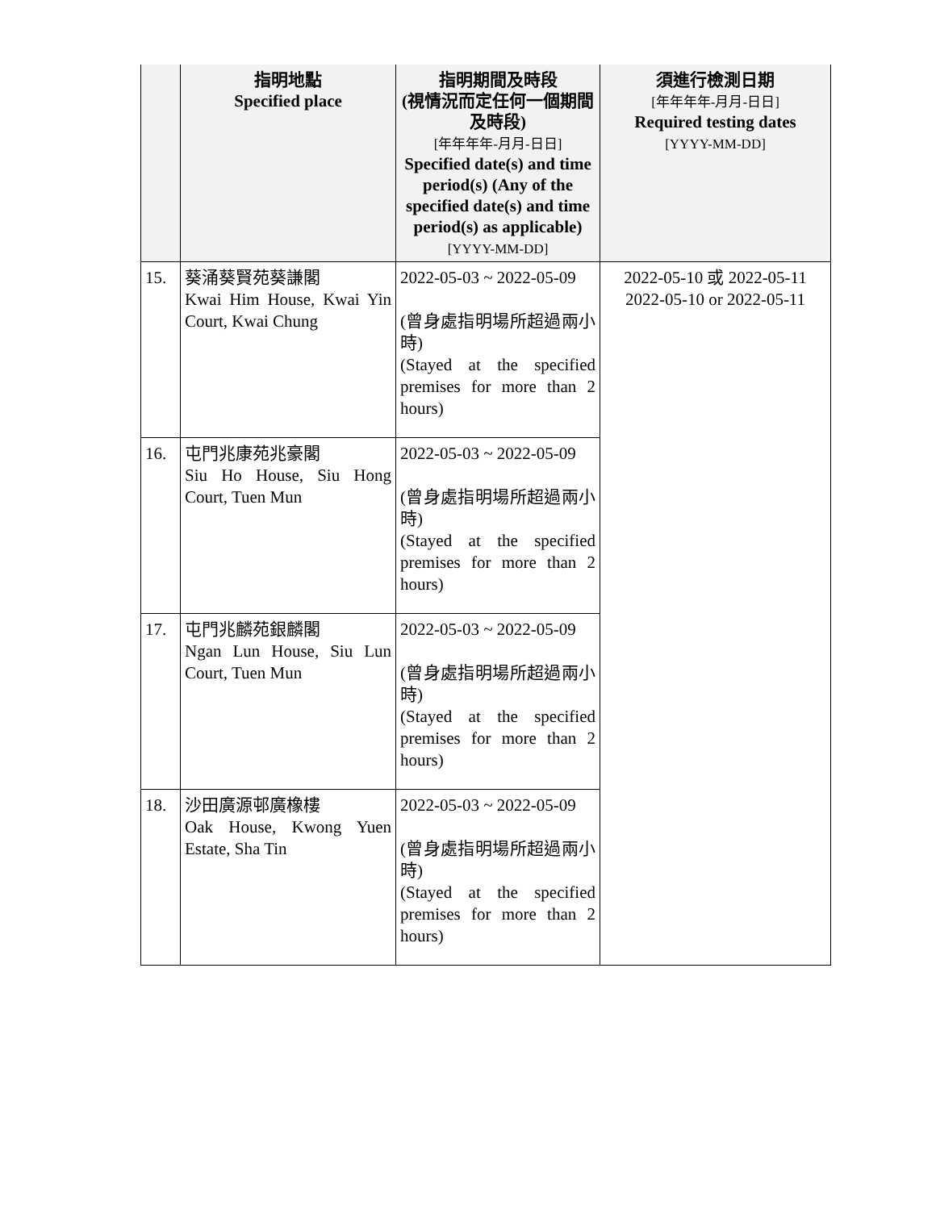| | 指明地點 Specified place | 指明期間及時段 (視情況而定任何一個期間及時段) [年年年年-月月-日日] Specified date(s) and time period(s) (Any of the specified date(s) and time period(s) as applicable) [YYYY-MM-DD] | 須進行檢測日期 [年年年年-月月-日日] Required testing dates [YYYY-MM-DD] |
| --- | --- | --- | --- |
| 15. | 葵涌葵賢苑葵謙閣 Kwai Him House, Kwai Yin Court, Kwai Chung | 2022-05-03 ~ 2022-05-09 (曾身處指明場所超過兩小時) (Stayed at the specified premises for more than 2 hours) | 2022-05-10 或 2022-05-11 2022-05-10 or 2022-05-11 |
| 16. | 屯門兆康苑兆豪閣 Siu Ho House, Siu Hong Court, Tuen Mun | 2022-05-03 ~ 2022-05-09 (曾身處指明場所超過兩小時) (Stayed at the specified premises for more than 2 hours) | |
| 17. | 屯門兆麟苑銀麟閣 Ngan Lun House, Siu Lun Court, Tuen Mun | 2022-05-03 ~ 2022-05-09 (曾身處指明場所超過兩小時) (Stayed at the specified premises for more than 2 hours) | |
| 18. | 沙田廣源邨廣橡樓 Oak House, Kwong Yuen Estate, Sha Tin | 2022-05-03 ~ 2022-05-09 (曾身處指明場所超過兩小時) (Stayed at the specified premises for more than 2 hours) | |